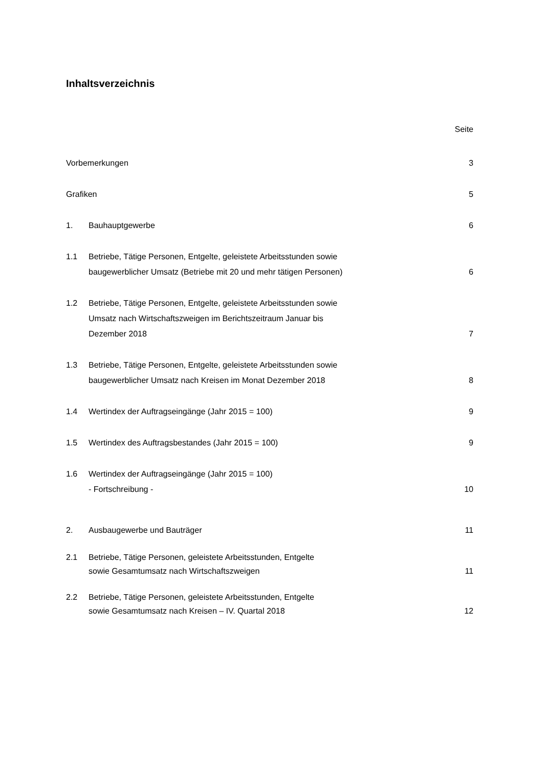Inhaltsverzeichnis
Seite
Vorbemerkungen 3
Grafiken 5
1. Bauhauptgewerbe 6
1.1 Betriebe, Tätige Personen, Entgelte, geleistete Arbeitsstunden sowie
baugewerblicher Umsatz (Betriebe mit 20 und mehr tätigen Personen)
6
1.2 Betriebe, Tätige Personen, Entgelte, geleistete Arbeitsstunden sowie
Umsatz nach Wirtschaftszweigen im Berichtszeitraum Januar bis
Dezember 2018
7
1.3 Betriebe, Tätige Personen, Entgelte, geleistete Arbeitsstunden sowie
baugewerblicher Umsatz nach Kreisen im Monat Dezember 2018
8
1.4 Wertindex der Auftragseingänge (Jahr 2015 = 100)
9
1.5 Wertindex des Auftragsbestandes (Jahr 2015 = 100)
9
1.6 Wertindex der Auftragseingänge (Jahr 2015 = 100)
- Fortschreibung -
10
2. Ausbaugewerbe und Bauträger 11
2.1 Betriebe, Tätige Personen, geleistete Arbeitsstunden, Entgelte
sowie Gesamtumsatz nach Wirtschaftszweigen
11
2.2 Betriebe, Tätige Personen, geleistete Arbeitsstunden, Entgelte
sowie Gesamtumsatz nach Kreisen – IV. Quartal 2018
12